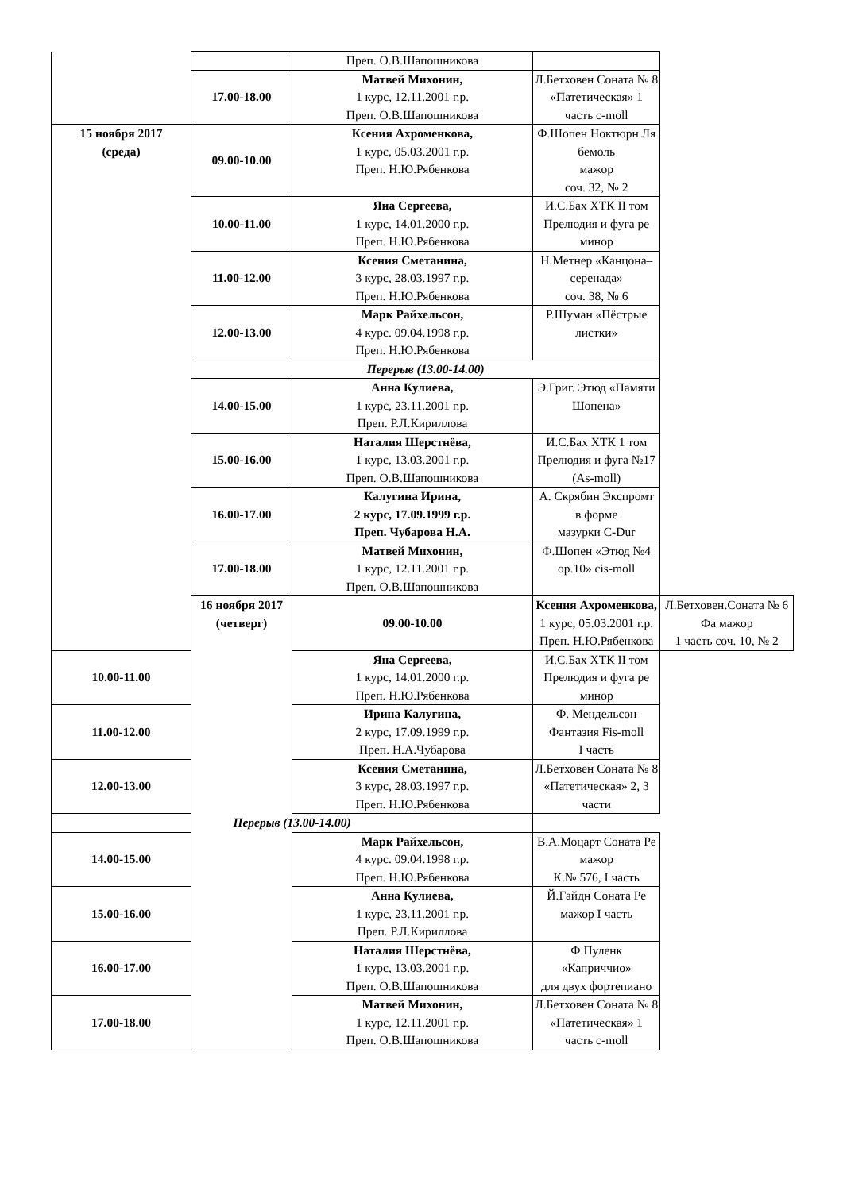| | | Преп. О.В.Шапошникова | | |
| | 17.00-18.00 | Матвей Михонин, 1 курс, 12.11.2001 г.р. Преп. О.В.Шапошникова | Л.Бетховен Соната № 8 «Патетическая» 1 часть c-moll | |
| 15 ноября 2017 (среда) | 09.00-10.00 | Ксения Ахроменкова, 1 курс, 05.03.2001 г.р. Преп. Н.Ю.Рябенкова | Ф.Шопен Ноктюрн Ля бемоль мажор соч. 32, № 2 | |
| | 10.00-11.00 | Яна Сергеева, 1 курс, 14.01.2000 г.р. Преп. Н.Ю.Рябенкова | И.С.Бах ХТК II том Прелюдия и фуга ре минор | |
| | 11.00-12.00 | Ксения Сметанина, 3 курс, 28.03.1997 г.р. Преп. Н.Ю.Рябенкова | Н.Метнер «Канцона–серенада» соч. 38, № 6 | |
| | 12.00-13.00 | Марк Райхельсон, 4 курс. 09.04.1998 г.р. Преп. Н.Ю.Рябенкова | Р.Шуман «Пёстрые листки» | |
| | Перерыв (13.00-14.00) | | | |
| | 14.00-15.00 | Анна Кулиева, 1 курс, 23.11.2001 г.р. Преп. Р.Л.Кириллова | Э.Григ. Этюд «Памяти Шопена» | |
| | 15.00-16.00 | Наталия Шерстнёва, 1 курс, 13.03.2001 г.р. Преп. О.В.Шапошникова | И.С.Бах ХТК 1 том Прелюдия и фуга №17 (As-moll) | |
| | 16.00-17.00 | Калугина Ирина, 2 курс, 17.09.1999 г.р. Преп. Чубарова Н.А. | А. Скрябин Экспромт в форме мазурки C-Dur | |
| | 17.00-18.00 | Матвей Михонин, 1 курс, 12.11.2001 г.р. Преп. О.В.Шапошникова | Ф.Шопен «Этюд №4 op.10» cis-moll | |
| | 16 ноября 2017 (четверг) | 09.00-10.00 | Ксения Ахроменкова, 1 курс, 05.03.2001 г.р. Преп. Н.Ю.Рябенкова | Л.Бетховен.Соната № 6 Фа мажор 1 часть соч. 10, № 2 |
| 10.00-11.00 | | Яна Сергеева, 1 курс, 14.01.2000 г.р. Преп. Н.Ю.Рябенкова | И.С.Бах ХТК II том Прелюдия и фуга ре минор | |
| 11.00-12.00 | | Ирина Калугина, 2 курс, 17.09.1999 г.р. Преп. Н.А.Чубарова | Ф. Мендельсон Фантазия Fis-moll I часть | |
| 12.00-13.00 | | Ксения Сметанина, 3 курс, 28.03.1997 г.р. Преп. Н.Ю.Рябенкова | Л.Бетховен Соната № 8 «Патетическая» 2, 3 части | |
| Перерыв (13.00-14.00) | | | | |
| 14.00-15.00 | | Марк Райхельсон, 4 курс. 09.04.1998 г.р. Преп. Н.Ю.Рябенкова | В.А.Моцарт Соната Ре мажор К.№ 576, I часть | |
| 15.00-16.00 | | Анна Кулиева, 1 курс, 23.11.2001 г.р. Преп. Р.Л.Кириллова | Й.Гайдн Соната Ре мажор I часть | |
| 16.00-17.00 | | Наталия Шерстнёва, 1 курс, 13.03.2001 г.р. Преп. О.В.Шапошникова | Ф.Пуленк «Каприччио» для двух фортепиано | |
| 17.00-18.00 | | Матвей Михонин, 1 курс, 12.11.2001 г.р. Преп. О.В.Шапошникова | Л.Бетховен Соната № 8 «Патетическая» 1 часть c-moll | |